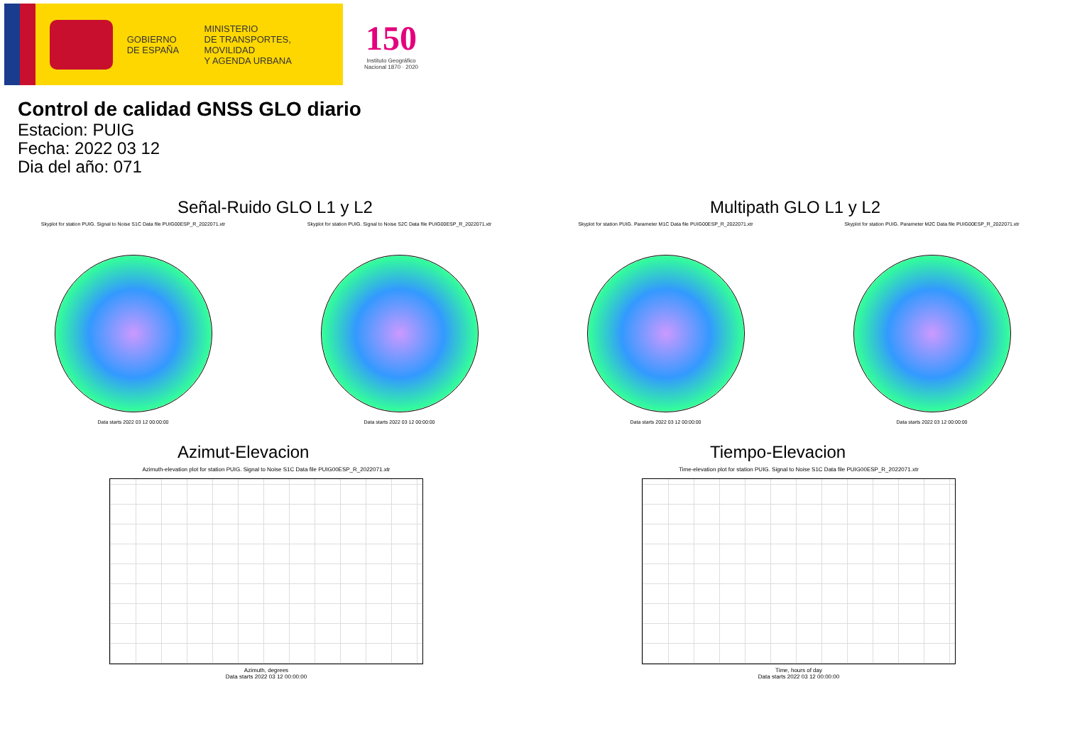GOBIERNO
DE ESPAÑA
MINISTERIO
DE TRANSPORTES, MOVILIDAD
Y AGENDA URBANA
150
Instituto Geográfico
Nacional 1870 · 2020
Control de calidad GNSS GLO diario
Estacion: PUIG
Fecha: 2022 03 12
Dia del año: 071
Señal-Ruido GLO L1 y L2
Skyplot for station PUIG. Signal to Noise S1C Data file PUIG00ESP_R_2022071.xtr
Data starts 2022 03 12 00:00:00
Skyplot for station PUIG. Signal to Noise S2C Data file PUIG00ESP_R_2022071.xtr
Data starts 2022 03 12 00:00:00
Multipath GLO L1 y L2
Skyplot for station PUIG. Parameter M1C Data file PUIG00ESP_R_2022071.xtr
Data starts 2022 03 12 00:00:00
Skyplot for station PUIG. Parameter M2C Data file PUIG00ESP_R_2022071.xtr
Data starts 2022 03 12 00:00:00
Azimut-Elevacion
Azimuth-elevation plot for station PUIG. Signal to Noise S1C Data file PUIG00ESP_R_2022071.xtr
Azimuth, degrees
Data starts 2022 03 12 00:00:00
Tiempo-Elevacion
Time-elevation plot for station PUIG. Signal to Noise S1C Data file PUIG00ESP_R_2022071.xtr
Time, hours of day
Data starts 2022 03 12 00:00:00